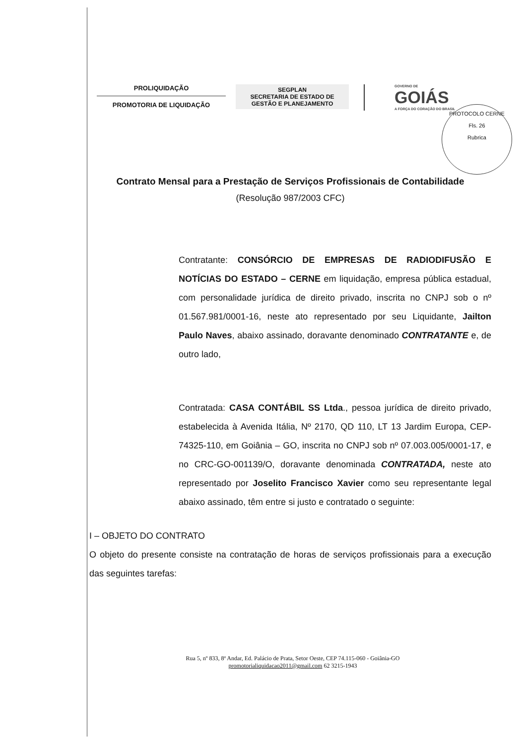PROLIQUIDAÇÃO
PROMOTORIA DE LIQUIDAÇÃO
SEGPLAN
SECRETARIA DE ESTADO DE
GESTÃO E PLANEJAMENTO
GOVERNO DE
GOIÁS
A FORÇA DO CORAÇÃO DO BRASIL
PROTOCOLO CERNE
Fls. 26
Rubrica
Contrato Mensal para a Prestação de Serviços Profissionais de Contabilidade
(Resolução 987/2003 CFC)
Contratante: CONSÓRCIO DE EMPRESAS DE RADIODIFUSÃO E NOTÍCIAS DO ESTADO – CERNE em liquidação, empresa pública estadual, com personalidade jurídica de direito privado, inscrita no CNPJ sob o nº 01.567.981/0001-16, neste ato representado por seu Liquidante, Jailton Paulo Naves, abaixo assinado, doravante denominado CONTRATANTE e, de outro lado,
Contratada: CASA CONTÁBIL SS Ltda., pessoa jurídica de direito privado, estabelecida à Avenida Itália, Nº 2170, QD 110, LT 13 Jardim Europa, CEP-74325-110, em Goiânia – GO, inscrita no CNPJ sob nº 07.003.005/0001-17, e no CRC-GO-001139/O, doravante denominada CONTRATADA, neste ato representado por Joselito Francisco Xavier como seu representante legal abaixo assinado, têm entre si justo e contratado o seguinte:
I – OBJETO DO CONTRATO
O objeto do presente consiste na contratação de horas de serviços profissionais para a execução das seguintes tarefas:
Rua 5, nº 833, 8ª Andar, Ed. Palácio de Prata, Setor Oeste, CEP 74.115-060 - Goiânia-GO
promotorialiquidacao2011@gmail.com 62 3215-1943